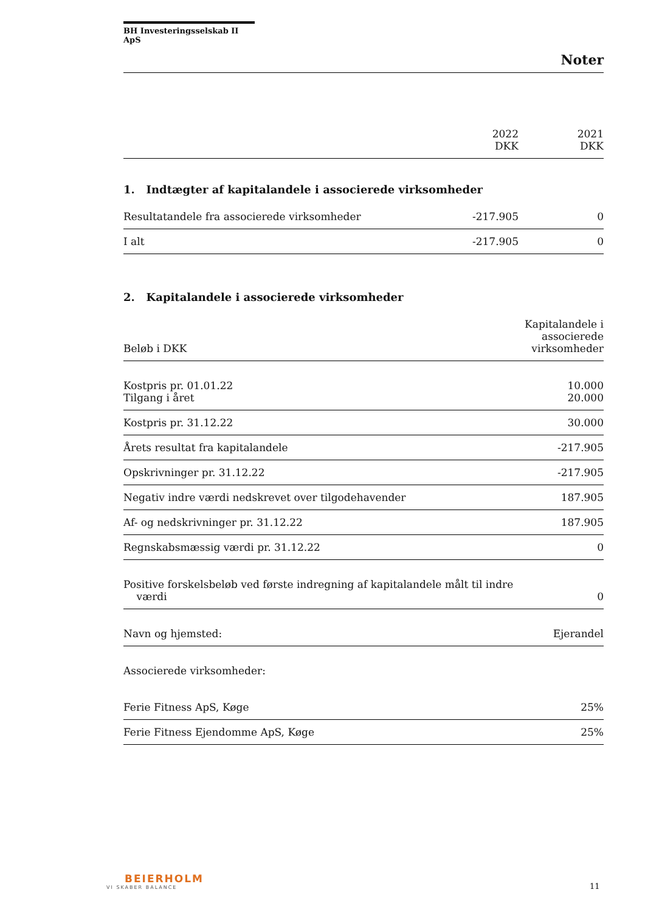BH Investeringsselskab II ApS
Noter
| | 2022 DKK | 2021 DKK |
| --- | --- | --- |
1. Indtægter af kapitalandele i associerede virksomheder
| Resultatandele fra associerede virksomheder | -217.905 | 0 |
| I alt | -217.905 | 0 |
2. Kapitalandele i associerede virksomheder
| Beløb i DKK | Kapitalandele i associerede virksomheder |
| --- | --- |
| Kostpris pr. 01.01.22 Tilgang i året | 10.000 20.000 |
| Kostpris pr. 31.12.22 | 30.000 |
| Årets resultat fra kapitalandele | -217.905 |
| Opskrivninger pr. 31.12.22 | -217.905 |
| Negativ indre værdi nedskrevet over tilgodehavender | 187.905 |
| Af- og nedskrivninger pr. 31.12.22 | 187.905 |
| Regnskabsmæssig værdi pr. 31.12.22 | 0 |
| Positive forskelsbeløb ved første indregning af kapitalandele målt til indre værdi | 0 |
| Navn og hjemsted: | Ejerandel |
| Associerede virksomheder: | |
| Ferie Fitness ApS, Køge | 25% |
| Ferie Fitness Ejendomme ApS, Køge | 25% |
BEIERHOLM
VI SKABER BALANCE
11